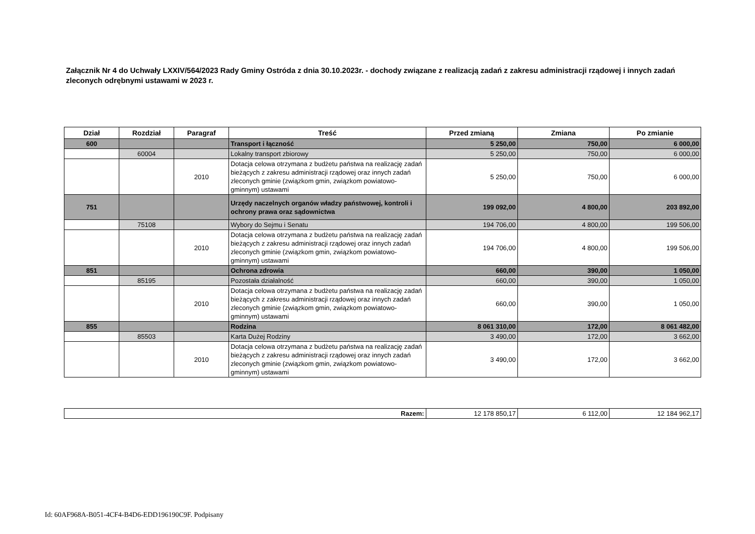Załącznik Nr 4 do Uchwały LXXIV/564/2023 Rady Gminy Ostróda z dnia 30.10.2023r. - dochody związane z realizacją zadań z zakresu administracji rządowej i innych zadań zleconych odrębnymi ustawami w 2023 r.
| Dział | Rozdział | Paragraf | Treść | Przed zmianą | Zmiana | Po zmianie |
| --- | --- | --- | --- | --- | --- | --- |
| 600 | | | Transport i łączność | 5 250,00 | 750,00 | 6 000,00 |
| | 60004 | | Lokalny transport zbiorowy | 5 250,00 | 750,00 | 6 000,00 |
| | | 2010 | Dotacja celowa otrzymana z budżetu państwa na realizację zadań bieżących z zakresu administracji rządowej oraz innych zadań zleconych gminie (związkom gmin, związkom powiatowo-gminnym) ustawami | 5 250,00 | 750,00 | 6 000,00 |
| 751 | | | Urzędy naczelnych organów władzy państwowej, kontroli i ochrony prawa oraz sądownictwa | 199 092,00 | 4 800,00 | 203 892,00 |
| | 75108 | | Wybory do Sejmu i Senatu | 194 706,00 | 4 800,00 | 199 506,00 |
| | | 2010 | Dotacja celowa otrzymana z budżetu państwa na realizację zadań bieżących z zakresu administracji rządowej oraz innych zadań zleconych gminie (związkom gmin, związkom powiatowo-gminnym) ustawami | 194 706,00 | 4 800,00 | 199 506,00 |
| 851 | | | Ochrona zdrowia | 660,00 | 390,00 | 1 050,00 |
| | 85195 | | Pozostała działalność | 660,00 | 390,00 | 1 050,00 |
| | | 2010 | Dotacja celowa otrzymana z budżetu państwa na realizację zadań bieżących z zakresu administracji rządowej oraz innych zadań zleconych gminie (związkom gmin, związkom powiatowo-gminnym) ustawami | 660,00 | 390,00 | 1 050,00 |
| 855 | | | Rodzina | 8 061 310,00 | 172,00 | 8 061 482,00 |
| | 85503 | | Karta Dużej Rodziny | 3 490,00 | 172,00 | 3 662,00 |
| | | 2010 | Dotacja celowa otrzymana z budżetu państwa na realizację zadań bieżących z zakresu administracji rządowej oraz innych zadań zleconych gminie (związkom gmin, związkom powiatowo-gminnym) ustawami | 3 490,00 | 172,00 | 3 662,00 |
| Razem: | 12 178 850,17 | 6 112,00 | 12 184 962,17 |
Id: 60AF968A-B051-4CF4-B4D6-EDD196190C9F. Podpisany